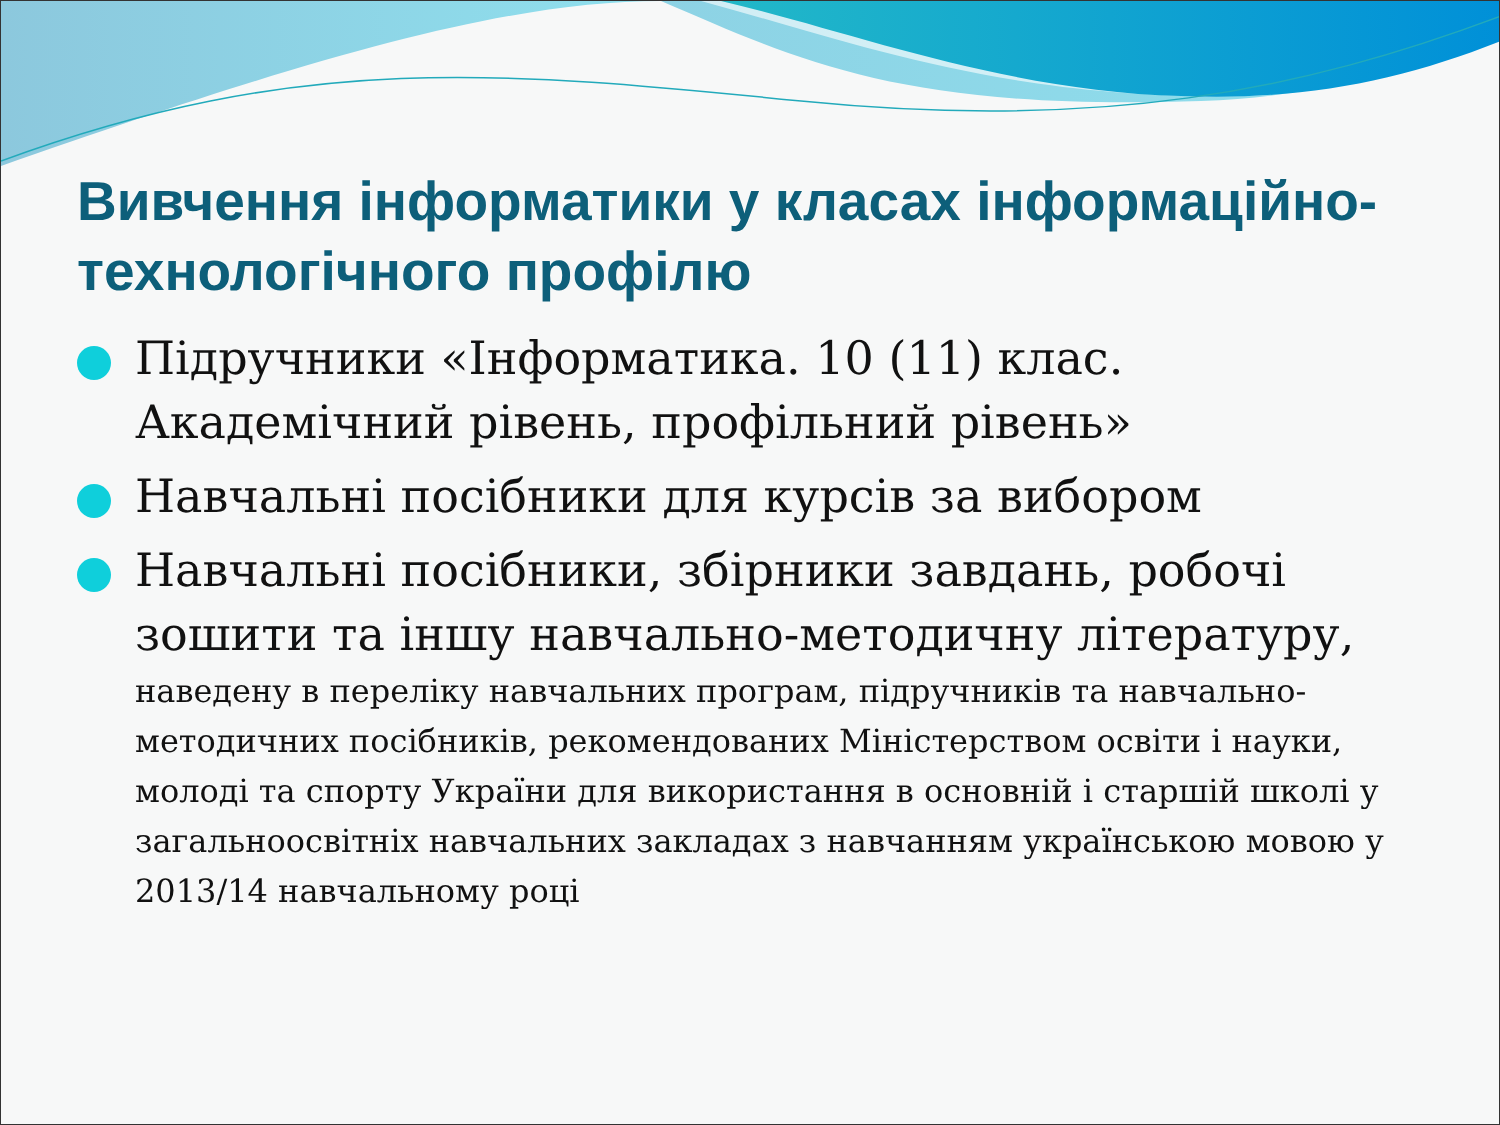Вивчення інформатики у класах інформаційно-технологічного профілю
Підручники «Інформатика. 10 (11) клас. Академічний рівень, профільний рівень»
Навчальні посібники для курсів за вибором
Навчальні посібники, збірники завдань, робочі зошити та іншу навчально-методичну літературу,
наведену в переліку навчальних програм, підручників та навчально-методичних посібників, рекомендованих Міністерством освіти і науки, молоді та спорту України для використання в основній і старшій школі у загальноосвітніх навчальних закладах з навчанням українською мовою у 2013/14 навчальному році